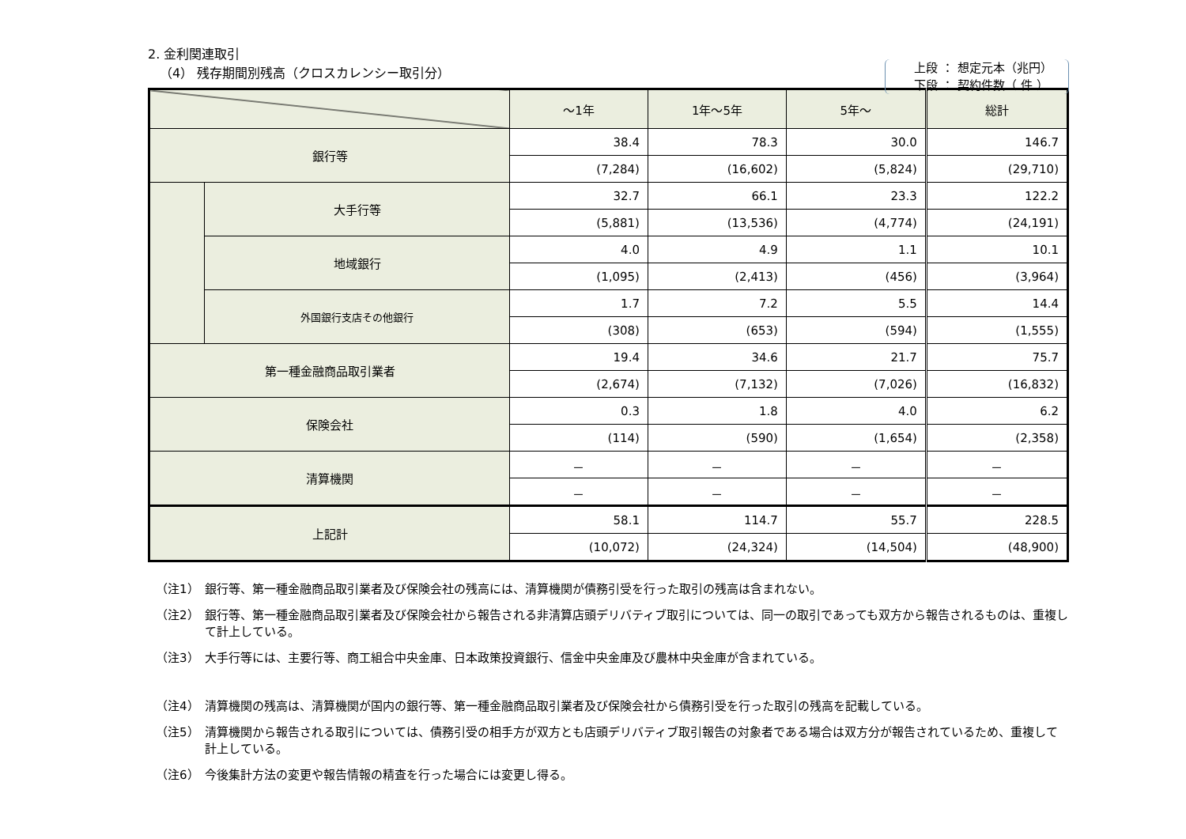2. 金利関連取引
（4） 残存期間別残高（クロスカレンシー取引分）
上段 ： 想定元本（兆円）
下段 ： 契約件数（ 件 ）
| | | ～1年 | 1年～5年 | 5年～ | 総計 |
| --- | --- | --- | --- | --- | --- |
| 銀行等 | | 38.4 | 78.3 | 30.0 | 146.7 |
| | | (7,284) | (16,602) | (5,824) | (29,710) |
| | 大手行等 | 32.7 | 66.1 | 23.3 | 122.2 |
| | | (5,881) | (13,536) | (4,774) | (24,191) |
| | 地域銀行 | 4.0 | 4.9 | 1.1 | 10.1 |
| | | (1,095) | (2,413) | (456) | (3,964) |
| | 外国銀行支店その他銀行 | 1.7 | 7.2 | 5.5 | 14.4 |
| | | (308) | (653) | (594) | (1,555) |
| 第一種金融商品取引業者 | | 19.4 | 34.6 | 21.7 | 75.7 |
| | | (2,674) | (7,132) | (7,026) | (16,832) |
| 保険会社 | | 0.3 | 1.8 | 4.0 | 6.2 |
| | | (114) | (590) | (1,654) | (2,358) |
| 清算機関 | | － | － | － | － |
| | | － | － | － | － |
| 上記計 | | 58.1 | 114.7 | 55.7 | 228.5 |
| | | (10,072) | (24,324) | (14,504) | (48,900) |
（注1） 銀行等、第一種金融商品取引業者及び保険会社の残高には、清算機関が債務引受を行った取引の残高は含まれない。
（注2） 銀行等、第一種金融商品取引業者及び保険会社から報告される非清算店頭デリバティブ取引については、同一の取引であっても双方から報告されるものは、重複して計上している。
（注3） 大手行等には、主要行等、商工組合中央金庫、日本政策投資銀行、信金中央金庫及び農林中央金庫が含まれている。
（注4） 清算機関の残高は、清算機関が国内の銀行等、第一種金融商品取引業者及び保険会社から債務引受を行った取引の残高を記載している。
（注5） 清算機関から報告される取引については、債務引受の相手方が双方とも店頭デリバティブ取引報告の対象者である場合は双方分が報告されているため、重複して計上している。
（注6） 今後集計方法の変更や報告情報の精査を行った場合には変更し得る。